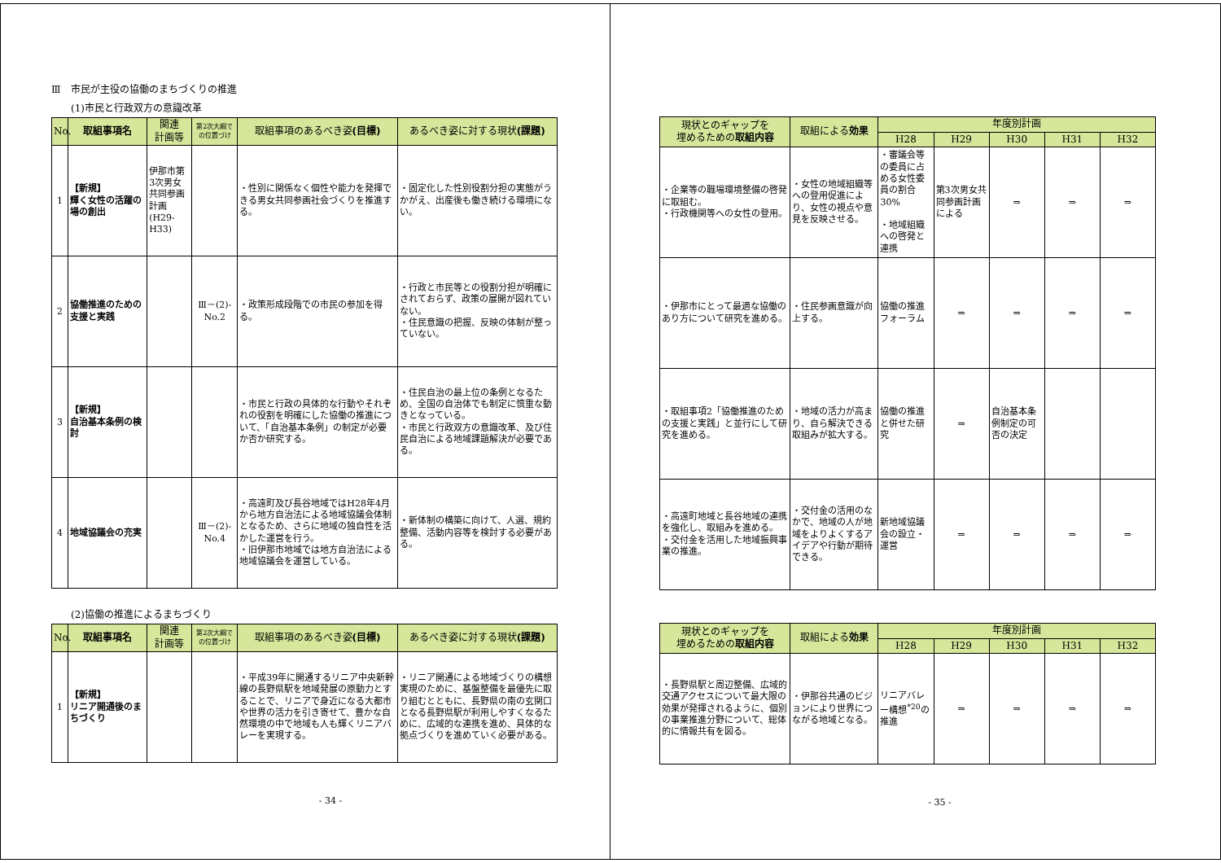Ⅲ　市民が主役の協働のまちづくりの推進
(1)市民と行政双方の意識改革
| No. | 取組事項名 | 関連 計画等 | 第2次大綱での位置づけ | 取組事項のあるべき姿 (目標) | あるべき姿に対する現状 (課題) |
| --- | --- | --- | --- | --- | --- |
| 1 | 【新規】 輝く女性の活躍の場の創出 | 伊那市第3次男女共同参画計画(H29-H33) | | ・性別に関係なく個性や能力を発揮できる男女共同参画社会づくりを推進する。 | ・固定化した性別役割分担の実態がうかがえ、出産後も働き続ける環境にない。 |
| 2 | 協働推進のための支援と実践 | | Ⅲ－(2)-No.2 | ・政策形成段階での市民の参加を得る。 | ・行政と市民等との役割分担が明確にされておらず、政策の展開が図れていない。 ・住民意識の把握、反映の体制が整っていない。 |
| 3 | 【新規】 自治基本条例の検討 | | | ・市民と行政の具体的な行動やそれぞれの役割を明確にした協働の推進について、「自治基本条例」の制定が必要か否か研究する。 | ・住民自治の最上位の条例となるため、全国の自治体でも制定に慎重な動きとなっている。 ・市民と行政双方の意識改革、及び住民自治による地域課題解決が必要である。 |
| 4 | 地域協議会の充実 | | Ⅲ－(2)-No.4 | ・高遠町及び長谷地域ではH28年4月から地方自治法による地域協議会体制となるため、さらに地域の独自性を活かした運営を行う。 ・旧伊那市地域では地方自治法による地域協議会を運営している。 | ・新体制の構築に向けて、人選、規約整備、活動内容等を検討する必要がある。 |
(2)協働の推進によるまちづくり
| No. | 取組事項名 | 関連 計画等 | 第2次大綱での位置づけ | 取組事項のあるべき姿 (目標) | あるべき姿に対する現状 (課題) |
| --- | --- | --- | --- | --- | --- |
| 1 | 【新規】 リニア開通後のまちづくり | | | ・平成39年に開通するリニア中央新幹線の長野県駅を地域発展の原動力とすることで、リニアで身近になる大都市や世界の活力を引き寄せて、豊かな自然環境の中で地域も人も輝くリニアバレーを実現する。 | ・リニア開通による地域づくりの構想実現のために、基盤整備を最優先に取り組むとともに、長野県の南の玄関口となる長野県駅が利用しやすくなるために、広域的な連携を進め、具体的な拠点づくりを進めていく必要がある。 |
- 34 -
| 現状とのギャップを 埋めるための 取組内容 | 取組による 効果 | 年度別計画 | | | | |
| --- | --- | --- | --- | --- | --- | --- |
| | | H28 | H29 | H30 | H31 | H32 |
| ・企業等の職場環境整備の啓発に取組む。 ・行政機関等への女性の登用。 | ・女性の地域組織等への登用促進により、女性の視点や意見を反映させる。 | ・審議会等の委員に占める女性委員の割合 30% ・地域組織への啓発と連携 | 第3次男女共同参画計画による | ⇒ | ⇒ | ⇒ |
| ・伊那市にとって最適な協働のあり方について研究を進める。 | ・住民参画意識が向上する。 | 協働の推進フォーラム | ⇒ | ⇒ | ⇒ | ⇒ |
| ・取組事項2「協働推進のための支援と実践」と並行にして研究を進める。 | ・地域の活力が高まり、自ら解決できる取組みが拡大する。 | 協働の推進と併せた研究 | ⇒ | 自治基本条例制定の可否の決定 | | |
| ・高遠町地域と長谷地域の連携を強化し、取組みを進める。 ・交付金を活用した地域振興事業の推進。 | ・交付金の活用のなかで、地域の人が地域をよりよくするアイデアや行動が期待できる。 | 新地域協議会の設立・運営 | ⇒ | ⇒ | ⇒ | ⇒ |
| 現状とのギャップを 埋めるための 取組内容 | 取組による 効果 | 年度別計画 | | | | |
| --- | --- | --- | --- | --- | --- | --- |
| | | H28 | H29 | H30 | H31 | H32 |
| ・長野県駅と周辺整備、広域的交通アクセスについて最大限の効果が発揮されるように、個別の事業推進分野について、総体的に情報共有を図る。 | ・伊那谷共通のビジョンにより世界につながる地域となる。 | リニアバレー構想<sup>*20</sup>の推進 | ⇒ | ⇒ | ⇒ | ⇒ |
- 35 -